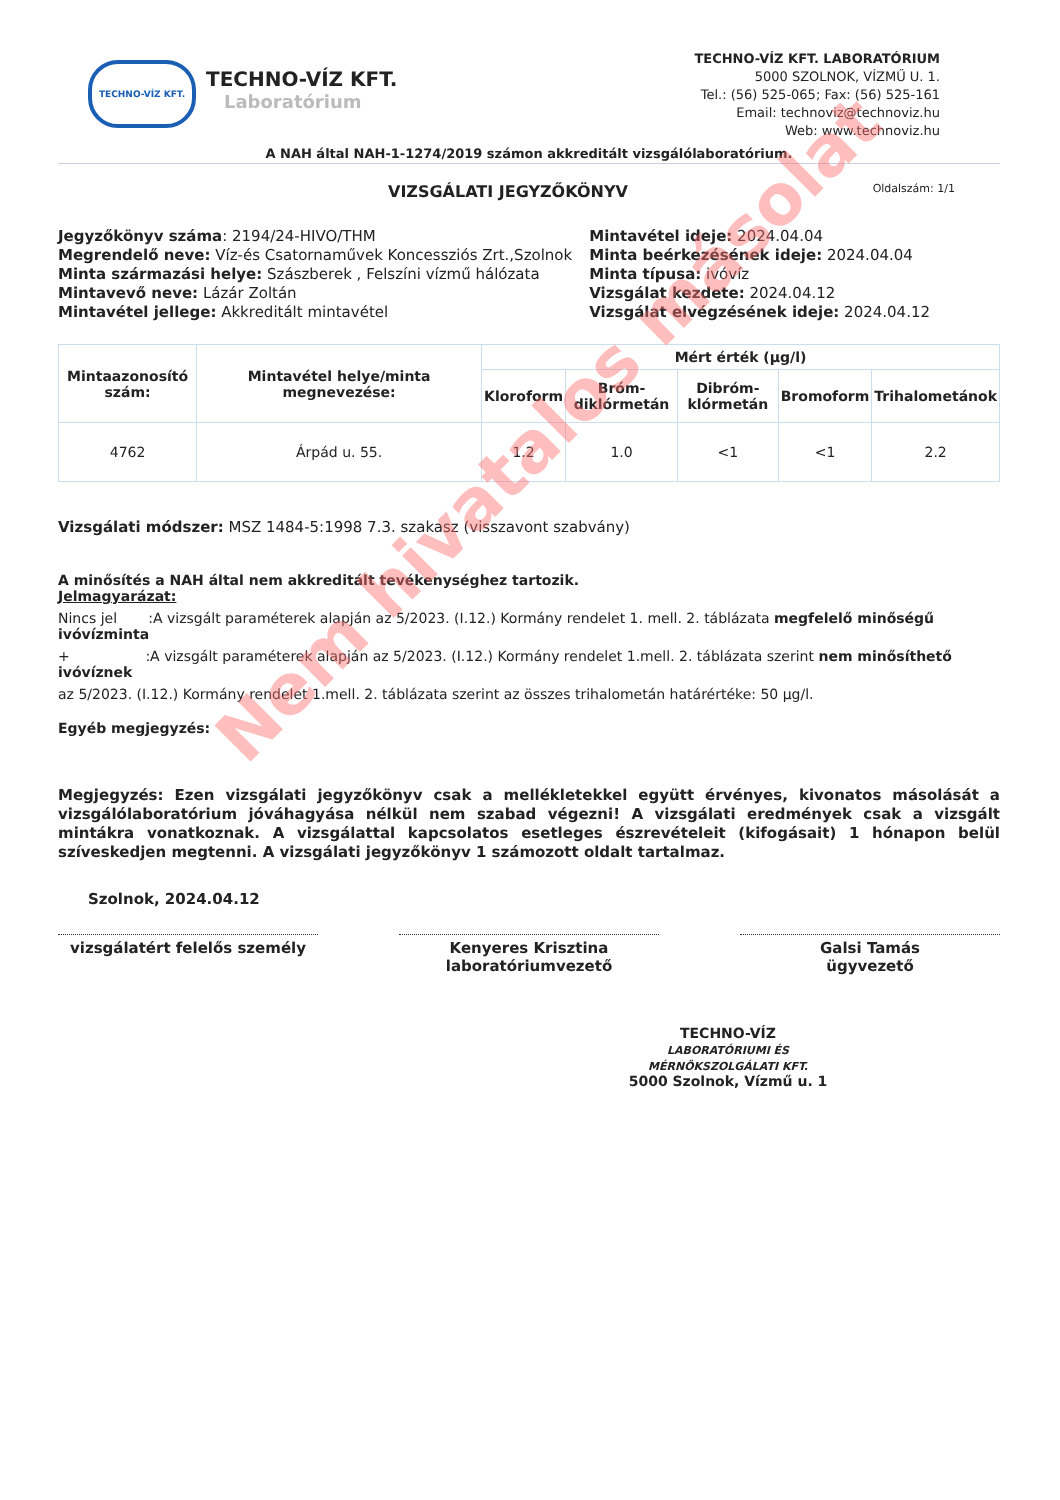TECHNO-VÍZ KFT.
TECHNO-VÍZ KFT.
Laboratórium
TECHNO-VÍZ KFT. LABORATÓRIUM
5000 SZOLNOK, VÍZMŰ U. 1.
Tel.: (56) 525-065; Fax: (56) 525-161
Email: technoviz@technoviz.hu
Web: www.technoviz.hu
A NAH által NAH-1-1274/2019 számon akkreditált vizsgálólaboratórium.
VIZSGÁLATI JEGYZŐKÖNYV
Oldalszám: 1/1
Jegyzőkönyv száma: 2194/24-HIVO/THM
Megrendelő neve: Víz-és Csatornaművek Koncessziós Zrt.,Szolnok
Minta származási helye: Szászberek , Felszíni vízmű hálózata
Mintavevő neve: Lázár Zoltán
Mintavétel jellege: Akkreditált mintavétel
Mintavétel ideje: 2024.04.04
Minta beérkezésének ideje: 2024.04.04
Minta típusa: ivóvíz
Vizsgálat kezdete: 2024.04.12
Vizsgálat elvégzésének ideje: 2024.04.12
| Mintaazonosító szám: | Mintavétel helye/minta megnevezése: | Mért érték (µg/l) | | | | |
| --- | --- | --- | --- | --- | --- | --- |
| | | Kloroform | Bróm-diklórmetán | Dibróm-klórmetán | Bromoform | Trihalometánok |
| 4762 | Árpád u. 55. | 1.2 | 1.0 | <1 | <1 | 2.2 |
Vizsgálati módszer: MSZ 1484-5:1998 7.3. szakasz (visszavont szabvány)
A minősítés a NAH által nem akkreditált tevékenységhez tartozik.
Jelmagyarázat:
Nincs jel :A vizsgált paraméterek alapján az 5/2023. (I.12.) Kormány rendelet 1. mell. 2. táblázata megfelelő minőségű ivóvízminta
+ :A vizsgált paraméterek alapján az 5/2023. (I.12.) Kormány rendelet 1.mell. 2. táblázata szerint nem minősíthető ivóvíznek
az 5/2023. (I.12.) Kormány rendelet 1.mell. 2. táblázata szerint az összes trihalometán határértéke: 50 µg/l.
Egyéb megjegyzés:
Megjegyzés: Ezen vizsgálati jegyzőkönyv csak a mellékletekkel együtt érvényes, kivonatos másolását a vizsgálólaboratórium jóváhagyása nélkül nem szabad végezni! A vizsgálati eredmények csak a vizsgált mintákra vonatkoznak. A vizsgálattal kapcsolatos esetleges észrevételeit (kifogásait) 1 hónapon belül szíveskedjen megtenni. A vizsgálati jegyzőkönyv 1 számozott oldalt tartalmaz.
Szolnok, 2024.04.12
vizsgálatért felelős személy Kenyeres Krisztina
laboratóriumvezető
Galsi Tamás
ügyvezető
TECHNO-VÍZ
LABORATÓRIUMI ÉS MÉRNÖKSZOLGÁLATI KFT.
5000 Szolnok, Vízmű u. 1
Nem hivatalos másolat